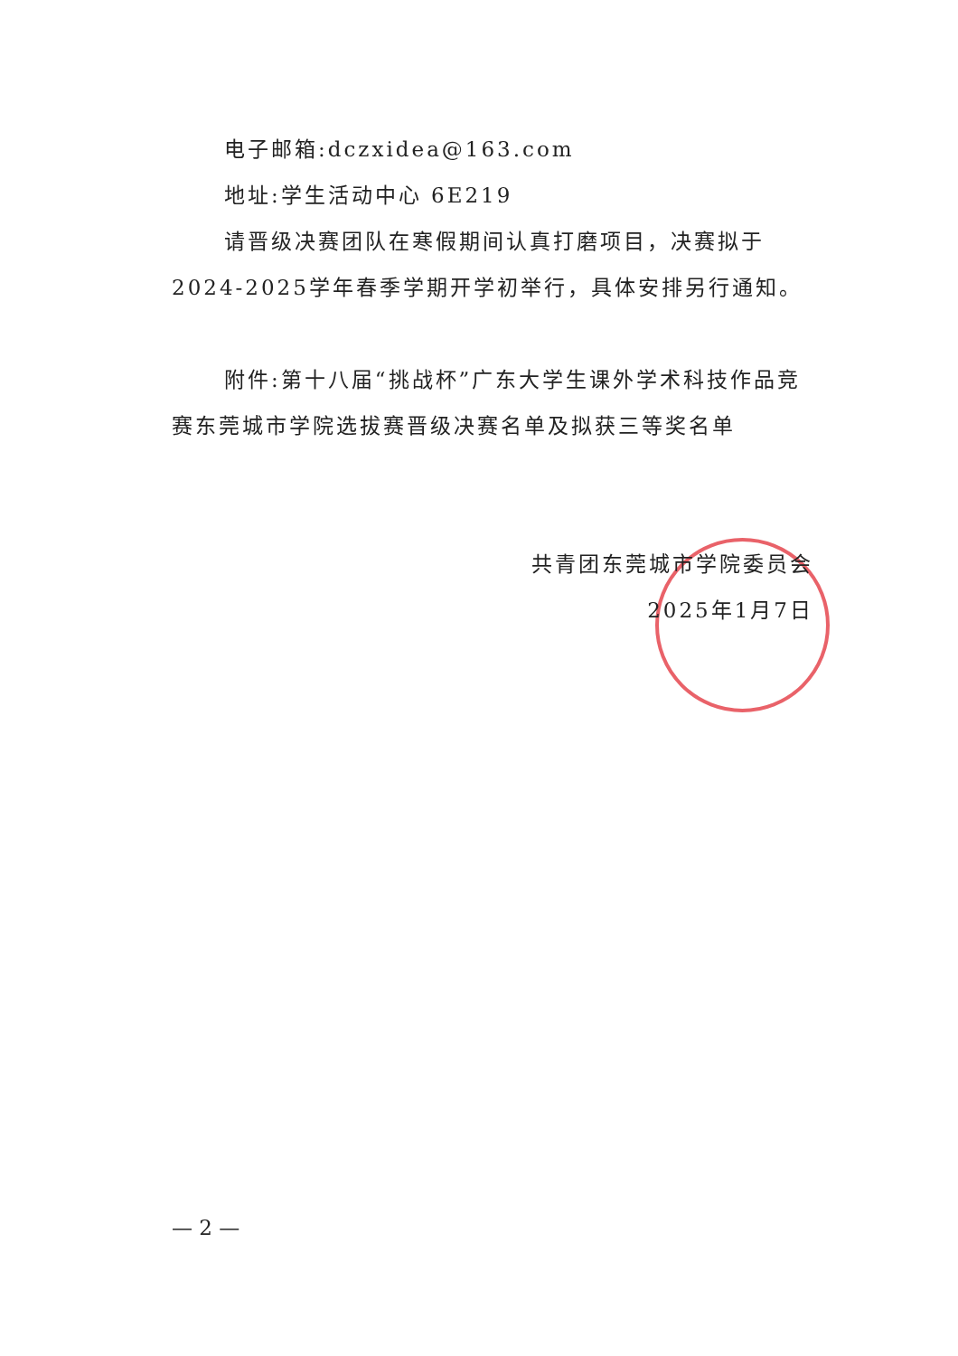电子邮箱:dczxidea@163.com
地址:学生活动中心 6E219
请晋级决赛团队在寒假期间认真打磨项目，决赛拟于2024-2025学年春季学期开学初举行，具体安排另行通知。
附件:第十八届“挑战杯”广东大学生课外学术科技作品竞赛东莞城市学院选拔赛晋级决赛名单及拟获三等奖名单
共青团东莞城市学院委员会
2025年1月7日
— 2 —